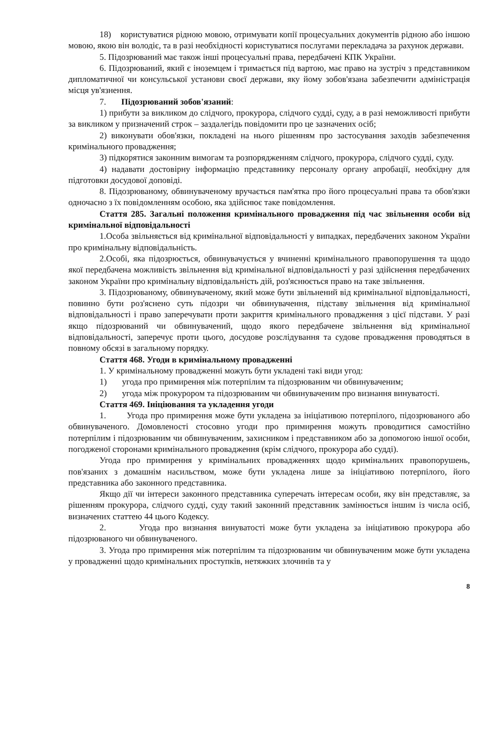18) користуватися рідною мовою, отримувати копії процесуальних документів рідною або іншою мовою, якою він володіє, та в разі необхідності користуватися послугами перекладача за рахунок держави.
5. Підозрюваний має також інші процесуальні права, передбачені КПК України.
6. Підозрюваний, який є іноземцем і тримається під вартою, має право на зустріч з представником дипломатичної чи консульської установи своєї держави, яку йому зобов'язана забезпечити адміністрація місця ув'язнення.
7. Підозрюваний зобов'язаний:
1) прибути за викликом до слідчого, прокурора, слідчого судді, суду, а в разі неможливості прибути за викликом у призначений строк – заздалегідь повідомити про це зазначених осіб;
2) виконувати обов'язки, покладені на нього рішенням про застосування заходів забезпечення кримінального провадження;
3) підкорятися законним вимогам та розпорядженням слідчого, прокурора, слідчого судді, суду.
4) надавати достовірну інформацію представнику персоналу органу апробації, необхідну для підготовки досудової доповіді.
8. Підозрюваному, обвинуваченому вручається пам'ятка про його процесуальні права та обов'язки одночасно з їх повідомленням особою, яка здійснює таке повідомлення.
Стаття 285. Загальні положення кримінального провадження під час звільнення особи від кримінальної відповідальності
1.Особа звільняється від кримінальної відповідальності у випадках, передбачених законом України про кримінальну відповідальність.
2.Особі, яка підозрюється, обвинувачується у вчиненні кримінального правопорушення та щодо якої передбачена можливість звільнення від кримінальної відповідальності у разі здійснення передбачених законом України про кримінальну відповідальність дій, роз'яснюється право на таке звільнення.
3. Підозрюваному, обвинуваченому, який може бути звільнений від кримінальної відповідальності, повинно бути роз'яснено суть підозри чи обвинувачення, підставу звільнення від кримінальної відповідальності і право заперечувати проти закриття кримінального провадження з цієї підстави. У разі якщо підозрюваний чи обвинувачений, щодо якого передбачене звільнення від кримінальної відповідальності, заперечує проти цього, досудове розслідування та судове провадження проводяться в повному обсязі в загальному порядку.
Стаття 468. Угоди в кримінальному провадженні
1. У кримінальному провадженні можуть бути укладені такі види угод:
1) угода про примирення між потерпілим та підозрюваним чи обвинуваченим;
2) угода між прокурором та підозрюваним чи обвинуваченим про визнання винуватості.
Стаття 469. Ініціювання та укладення угоди
1. Угода про примирення може бути укладена за ініціативою потерпілого, підозрюваного або обвинуваченого. Домовленості стосовно угоди про примирення можуть проводитися самостійно потерпілим і підозрюваним чи обвинуваченим, захисником і представником або за допомогою іншої особи, погодженої сторонами кримінального провадження (крім слідчого, прокурора або судді).
Угода про примирення у кримінальних провадженнях щодо кримінальних правопорушень, пов'язаних з домашнім насильством, може бути укладена лише за ініціативою потерпілого, його представника або законного представника.
Якщо дії чи інтереси законного представника суперечать інтересам особи, яку він представляє, за рішенням прокурора, слідчого судді, суду такий законний представник замінюється іншим із числа осіб, визначених статтею 44 цього Кодексу.
2. Угода про визнання винуватості може бути укладена за ініціативою прокурора або підозрюваного чи обвинуваченого.
3. Угода про примирення між потерпілим та підозрюваним чи обвинуваченим може бути укладена у провадженні щодо кримінальних проступків, нетяжких злочинів та у
8